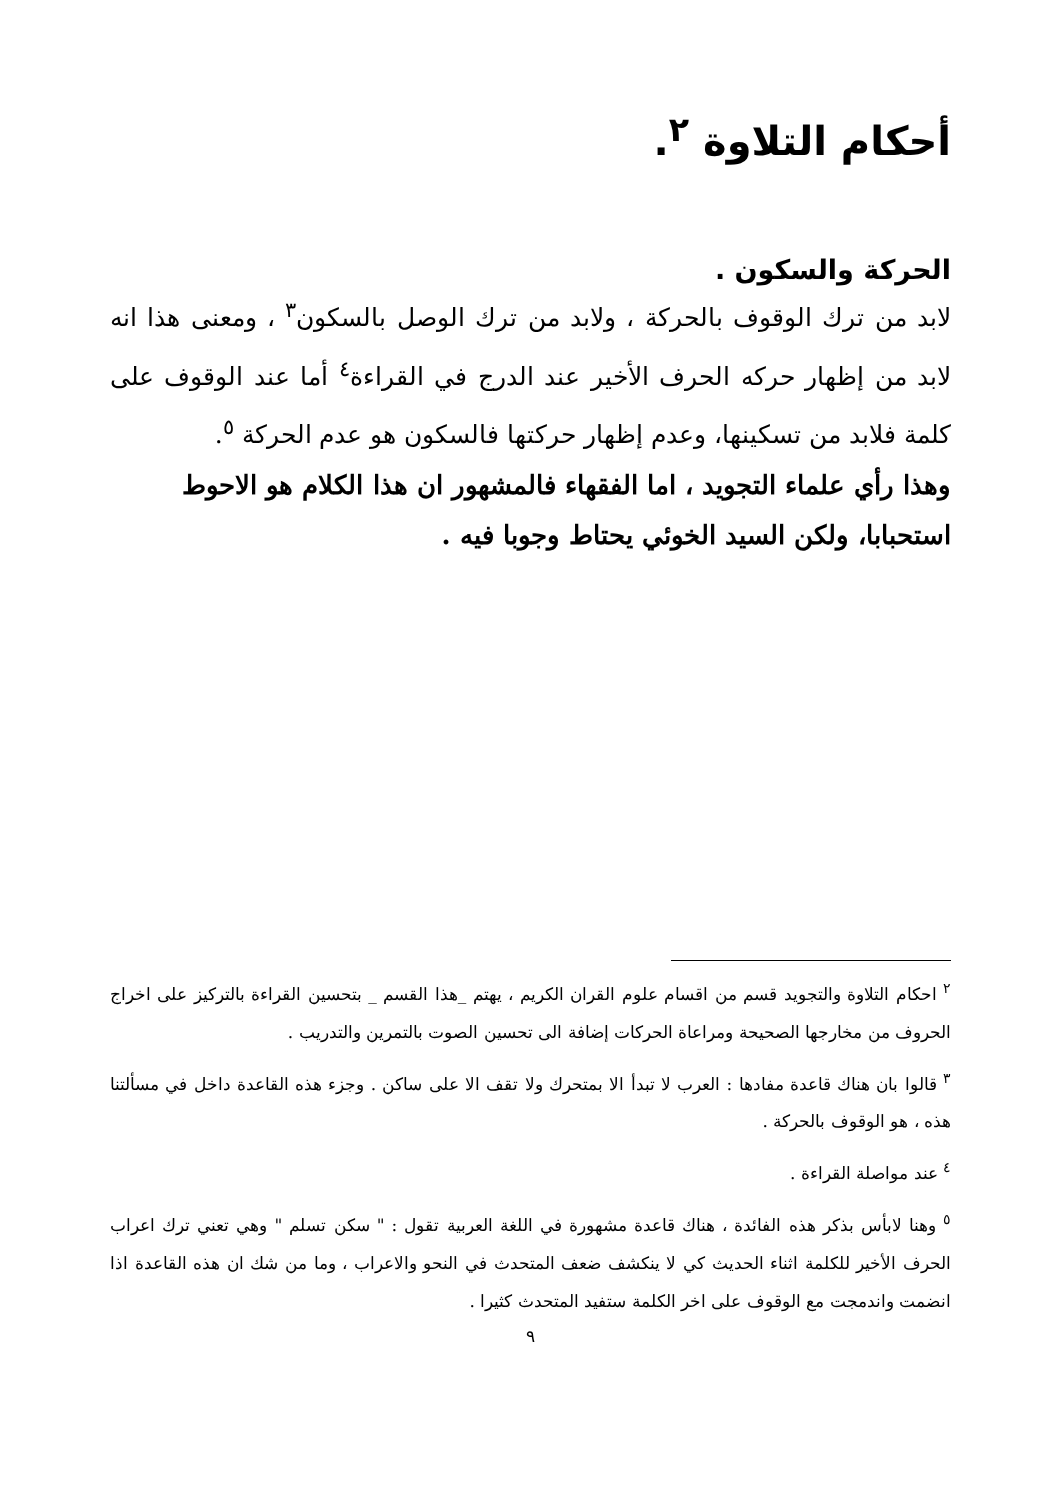أحكام التلاوة <sup>٢</sup>.
الحركة والسكون .
لابد من ترك الوقوف بالحركة ، ولابد من ترك الوصل بالسكون<sup>٣</sup> ، ومعنى هذا انه لابد من إظهار حركه الحرف الأخير عند الدرج في القراءة<sup>٤</sup> أما عند الوقوف على كلمة فلابد من تسكينها، وعدم إظهار حركتها فالسكون هو عدم الحركة <sup>٥</sup>.
وهذا رأي علماء التجويد ، اما الفقهاء فالمشهور ان هذا الكلام هو الاحوط استحبابا، ولكن السيد الخوئي يحتاط وجوبا فيه .
<sup>٢</sup> احكام التلاوة والتجويد قسم من اقسام علوم القران الكريم ، يهتم _هذا القسم _ بتحسين القراءة بالتركيز على اخراج الحروف من مخارجها الصحيحة ومراعاة الحركات إضافة الى تحسين الصوت بالتمرين والتدريب .
<sup>٣</sup> قالوا بان هناك قاعدة مفادها : العرب لا تبدأ الا بمتحرك ولا تقف الا على ساكن . وجزء هذه القاعدة داخل في مسألتنا هذه ، هو الوقوف بالحركة .
<sup>٤</sup> عند مواصلة القراءة .
<sup>٥</sup> وهنا لابأس بذكر هذه الفائدة ، هناك قاعدة مشهورة في اللغة العربية تقول : " سكن تسلم " وهي تعني ترك اعراب الحرف الأخير للكلمة اثناء الحديث كي لا ينكشف ضعف المتحدث في النحو والاعراب ، وما من شك ان هذه القاعدة اذا انضمت واندمجت مع الوقوف على اخر الكلمة ستفيد المتحدث كثيرا .
٩